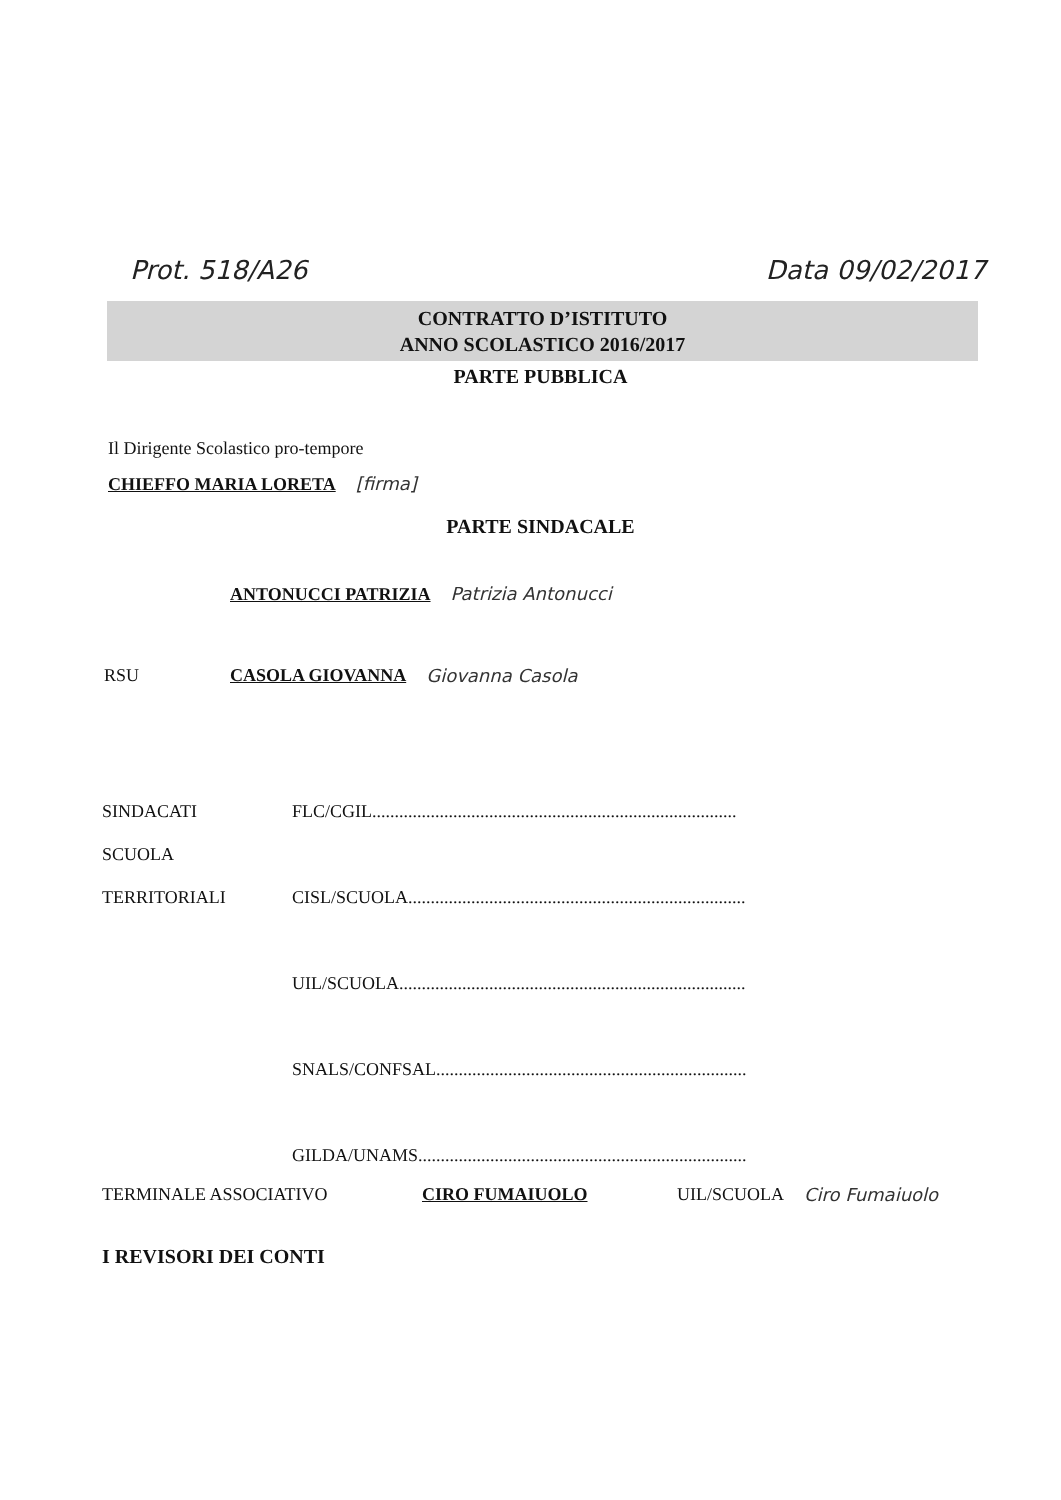Prot. 518/A26 Data 09/02/2017
CONTRATTO D’ISTITUTO
ANNO SCOLASTICO 2016/2017
PARTE PUBBLICA
Il Dirigente Scolastico pro-tempore
CHIEFFO MARIA LORETA [firma]
PARTE SINDACALE
ANTONUCCI PATRIZIA Patrizia Antonucci
RSU CASOLA GIOVANNA Giovanna Casola
SINDACATI FLC/CGIL.................................................................................
SCUOLA
TERRITORIALI CISL/SCUOLA...........................................................................
UIL/SCUOLA.............................................................................
SNALS/CONFSAL.....................................................................
GILDA/UNAMS.........................................................................
TERMINALE ASSOCIATIVO CIRO FUMAIUOLO UIL/SCUOLA Ciro Fumaiuolo
I REVISORI DEI CONTI